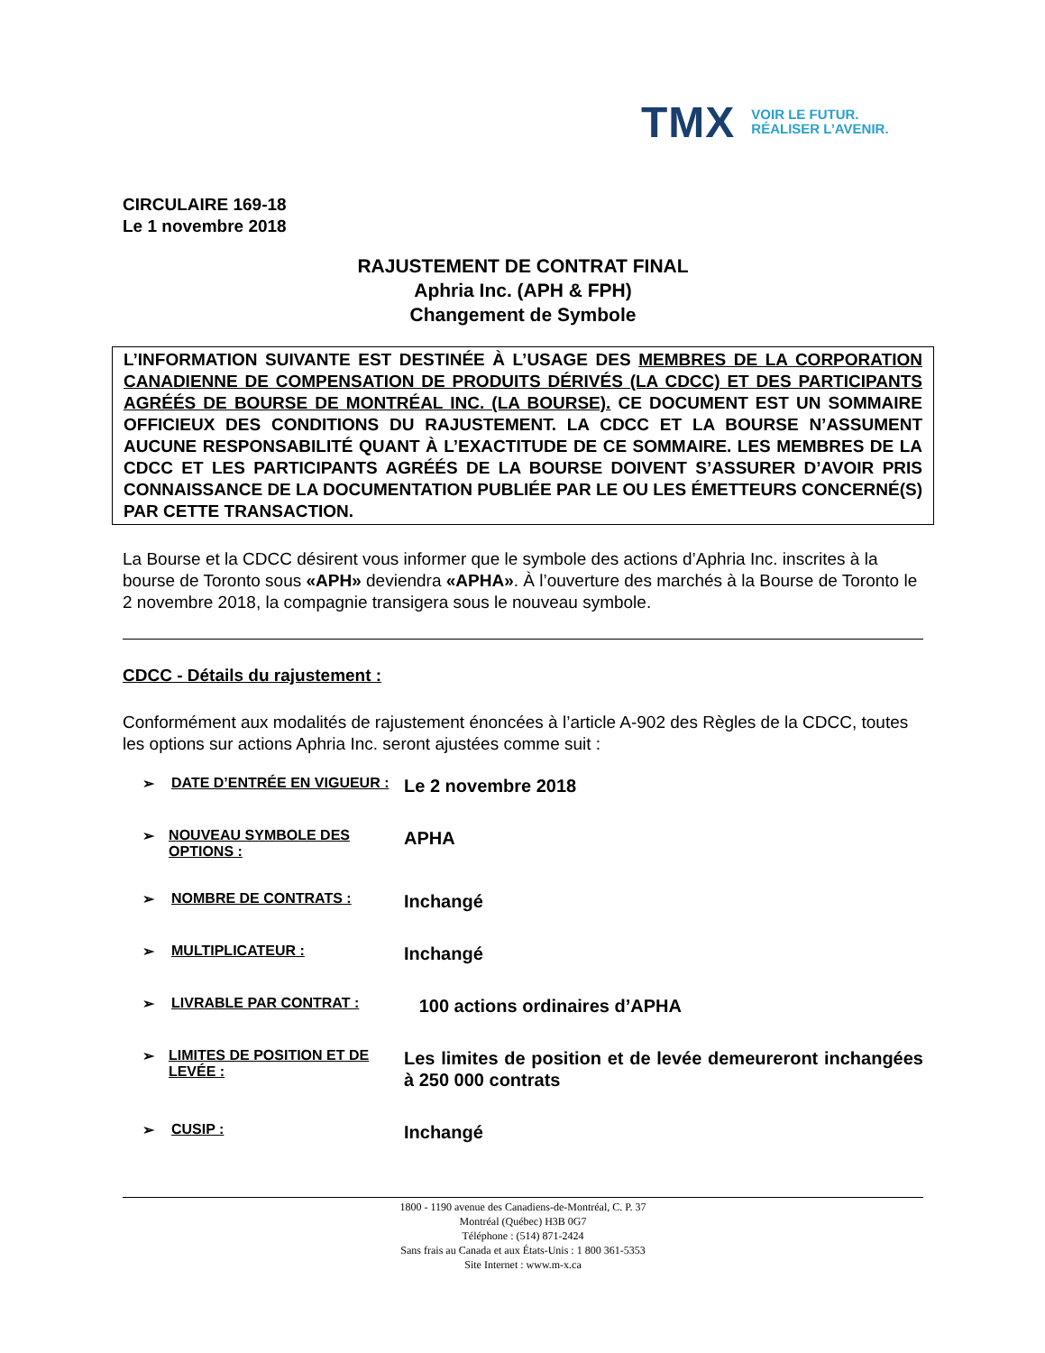TMX VOIR LE FUTUR.
RÉALISER L’AVENIR.
CIRCULAIRE 169-18
Le 1 novembre 2018
RAJUSTEMENT DE CONTRAT FINAL
Aphria Inc. (APH & FPH)
Changement de Symbole
L’INFORMATION SUIVANTE EST DESTINÉE À L’USAGE DES MEMBRES DE LA CORPORATION CANADIENNE DE COMPENSATION DE PRODUITS DÉRIVÉS (LA CDCC) ET DES PARTICIPANTS AGRÉÉS DE BOURSE DE MONTRÉAL INC. (LA BOURSE). CE DOCUMENT EST UN SOMMAIRE OFFICIEUX DES CONDITIONS DU RAJUSTEMENT. LA CDCC ET LA BOURSE N’ASSUMENT AUCUNE RESPONSABILITÉ QUANT À L’EXACTITUDE DE CE SOMMAIRE. LES MEMBRES DE LA CDCC ET LES PARTICIPANTS AGRÉÉS DE LA BOURSE DOIVENT S’ASSURER D’AVOIR PRIS CONNAISSANCE DE LA DOCUMENTATION PUBLIÉE PAR LE OU LES ÉMETTEURS CONCERNÉ(S) PAR CETTE TRANSACTION.
La Bourse et la CDCC désirent vous informer que le symbole des actions d’Aphria Inc. inscrites à la bourse de Toronto sous «APH» deviendra «APHA». À l’ouverture des marchés à la Bourse de Toronto le 2 novembre 2018, la compagnie transigera sous le nouveau symbole.
CDCC - Détails du rajustement :
Conformément aux modalités de rajustement énoncées à l’article A-902 des Règles de la CDCC, toutes les options sur actions Aphria Inc. seront ajustées comme suit :
➢ DATE D’ENTRÉE EN VIGUEUR :
Le 2 novembre 2018
➢ NOUVEAU SYMBOLE DES OPTIONS :
APHA
➢ NOMBRE DE CONTRATS :
Inchangé
➢ MULTIPLICATEUR :
Inchangé
➢ LIVRABLE PAR CONTRAT :
100 actions ordinaires d’APHA
➢ LIMITES DE POSITION ET DE LEVÉE :
Les limites de position et de levée demeureront inchangées à 250 000 contrats
➢ CUSIP :
Inchangé
1800 - 1190 avenue des Canadiens-de-Montréal, C. P. 37
Montréal (Québec) H3B 0G7
Téléphone : (514) 871-2424
Sans frais au Canada et aux États-Unis : 1 800 361-5353
Site Internet : www.m-x.ca